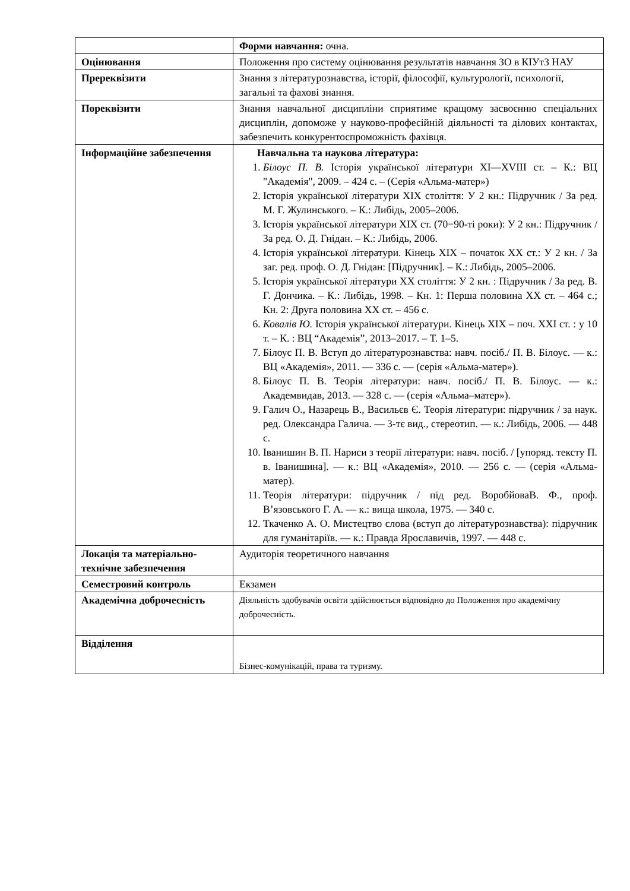| | Форми навчання: очна. |
| Оцінювання | Положення про систему оцінювання результатів навчання ЗО в КІУтЗ НАУ |
| Пререквізити | Знання з літературознавства, історії, філософії, культурології, психології, загальні та фахові знання. |
| Пореквізити | Знання навчальної дисципліни сприятиме кращому засвоєнню спеціальних дисциплін, допоможе у науково-професійній діяльності та ділових контактах, забезпечить конкурентоспроможність фахівця. |
| Інформаційне забезпечення | Навчальна та наукова література: 1. Білоус П. В. Історія української літератури XI—XVIII ст. – К.: ВЦ "Академія", 2009. – 424 с. – (Серія «Альма-матер») 2. Історія української літератури XIX століття: У 2 кн.: Підручник / За ред. М. Г. Жулинського. – К.: Либідь, 2005–2006. 3. Історія української літератури XIX ст. (70−90-ті роки): У 2 кн.: Підручник / За ред. О. Д. Гнідан. – К.: Либідь, 2006. 4. Історія української літератури. Кінець XIX – початок XX ст.: У 2 кн. / За заг. ред. проф. О. Д. Гнідан: [Підручник]. – К.: Либідь, 2005–2006. 5. Історія української літератури XX століття: У 2 кн. : Підручник / За ред. В. Г. Дончика. – К.: Либідь, 1998. – Кн. 1: Перша половина XX ст. – 464 с.; Кн. 2: Друга половина XX ст. – 456 с. 6. Ковалів Ю. Історія української літератури. Кінець XIX – поч. XXI ст. : у 10 т. – К. : ВЦ “Академія”, 2013–2017. – Т. 1–5. 7. Білоус П. В. Вступ до літературознавства: навч. посіб./ П. В. Білоус. — к.: ВЦ «Академія», 2011. — 336 с. — (серія «Альма-матер»). 8. Білоус П. В. Теорія літератури: навч. посіб./ П. В. Білоус. — к.: Академвидав, 2013. — 328 с. — (серія «Альма–матер»). 9. Галич О., Назарець В., Васильєв Є. Теорія літератури: підручник / за наук. ред. Олександра Галича. — 3-тє вид., стереотип. — к.: Либідь, 2006. — 448 с. 10. Іванишин В. П. Нариси з теорії літератури: навч. посіб. / [упоряд. тексту П. в. Іванишина]. — к.: ВЦ «Академія», 2010. — 256 с. — (серія «Альма-матер). 11. Теорія літератури: підручник / під ред. ВоробйоваВ. Ф., проф. В’язовського Г. А. — к.: вища школа, 1975. — 340 с. 12. Ткаченко А. О. Мистецтво слова (вступ до літературознавства): підручник для гуманітаріїв. — к.: Правда Ярославичів, 1997. — 448 с. |
| Локація та матеріально-технічне забезпечення | Аудиторія теоретичного навчання |
| Семестровий контроль | Екзамен |
| Академічна доброчесність | Діяльність здобувачів освіти здійснюється відповідно до Положення про академічну доброчесність. |
| Відділення | Бізнес-комунікацій, права та туризму. |